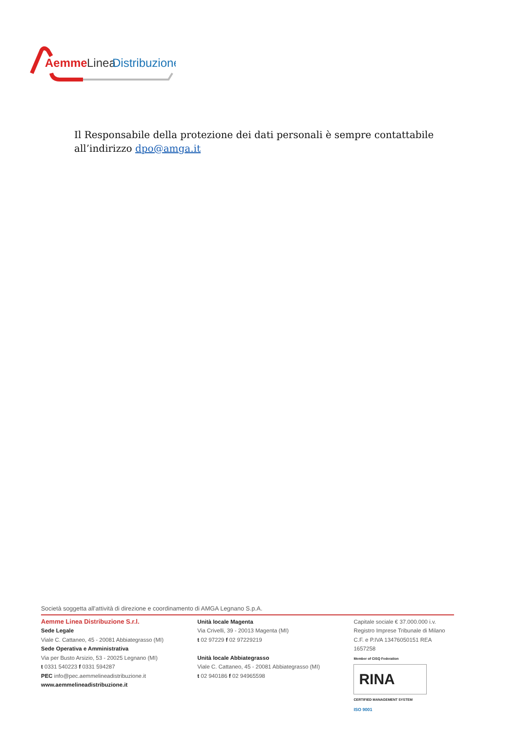Aemme
Linea
Distribuzione
Il Responsabile della protezione dei dati personali è sempre contattabile all’indirizzo dpo@amga.it
Società soggetta all'attività di direzione e coordinamento di AMGA Legnano S.p.A.
Aemme Linea Distribuzione S.r.l.
Sede Legale
Viale C. Cattaneo, 45 - 20081 Abbiategrasso (MI)
Sede Operativa e Amministrativa
Via per Busto Arsizio, 53 - 20025 Legnano (MI)
t 0331 540223 f 0331 594287
PEC info@pec.aemmelineadistribuzione.it
www.aemmelineadistribuzione.it
Unità locale Magenta
Via Crivelli, 39 - 20013 Magenta (MI)
t 02 97229 f 02 97229219
Unità locale Abbiategrasso
Viale C. Cattaneo, 45 - 20081 Abbiategrasso (MI)
t 02 940186 f 02 94965598
Capitale sociale € 37.000.000 i.v.
Registro Imprese Tribunale di Milano
C.F. e P.IVA 13476050151 REA 1657258
Member of CISQ Federation
RINA
CERTIFIED MANAGEMENT SYSTEM
ISO 9001